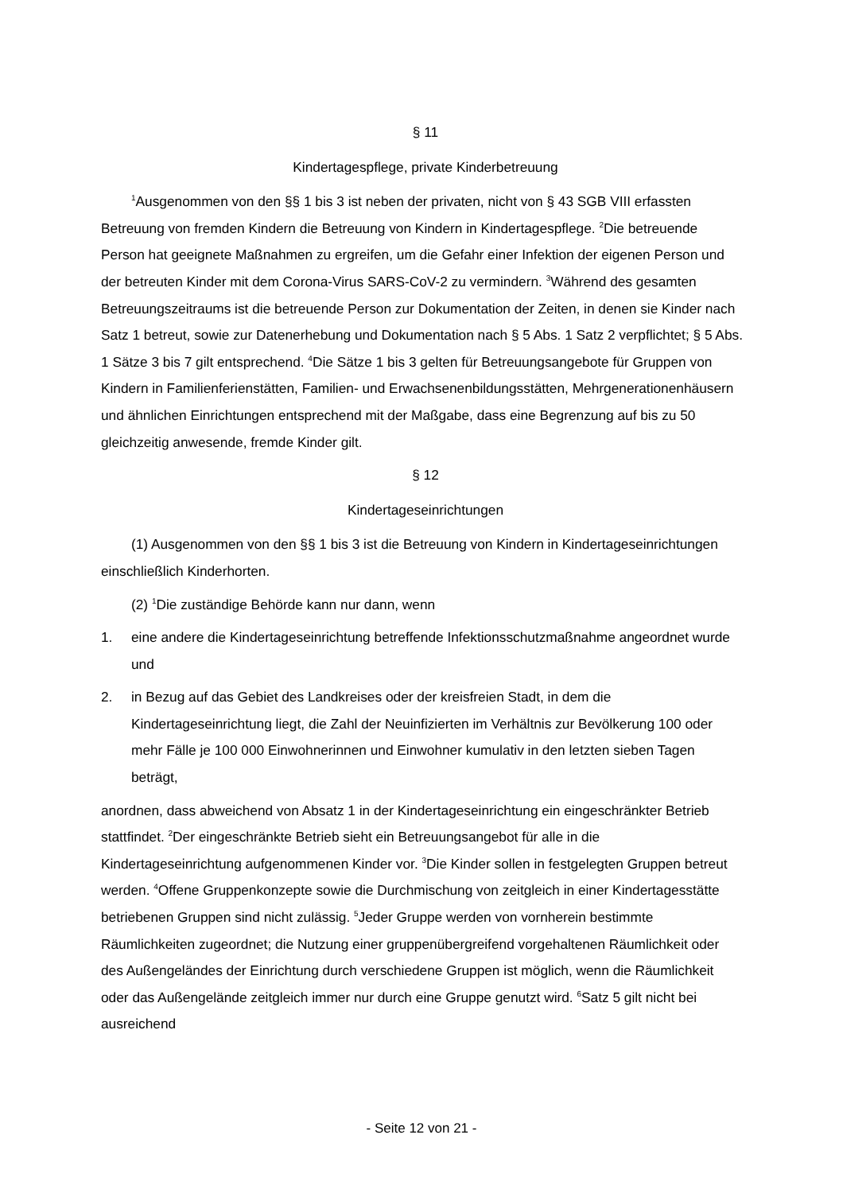§ 11
Kindertagespflege, private Kinderbetreuung
<sup>1</sup> Ausgenommen von den §§ 1 bis 3 ist neben der privaten, nicht von § 43 SGB VIII erfassten Betreuung von fremden Kindern die Betreuung von Kindern in Kindertagespflege. <sup>2</sup>Die betreuende Person hat geeignete Maßnahmen zu ergreifen, um die Gefahr einer Infektion der eigenen Person und der betreuten Kinder mit dem Corona-Virus SARS-CoV-2 zu vermindern. <sup>3</sup>Während des gesamten Betreuungszeitraums ist die betreuende Person zur Dokumentation der Zeiten, in denen sie Kinder nach Satz 1 betreut, sowie zur Datenerhebung und Dokumentation nach § 5 Abs. 1 Satz 2 verpflichtet; § 5 Abs. 1 Sätze 3 bis 7 gilt entsprechend. <sup>4</sup>Die Sätze 1 bis 3 gelten für Betreuungsangebote für Gruppen von Kindern in Familienferienstätten, Familien- und Erwachsenenbildungsstätten, Mehrgenerationenhäusern und ähnlichen Einrichtungen entsprechend mit der Maßgabe, dass eine Begrenzung auf bis zu 50 gleichzeitig anwesende, fremde Kinder gilt.
§ 12
Kindertageseinrichtungen
(1) Ausgenommen von den §§ 1 bis 3 ist die Betreuung von Kindern in Kindertageseinrichtungen einschließlich Kinderhorten.
(2) <sup>1</sup>Die zuständige Behörde kann nur dann, wenn
1. eine andere die Kindertageseinrichtung betreffende Infektionsschutzmaßnahme angeordnet wurde und
2. in Bezug auf das Gebiet des Landkreises oder der kreisfreien Stadt, in dem die Kindertageseinrichtung liegt, die Zahl der Neuinfizierten im Verhältnis zur Bevölkerung 100 oder mehr Fälle je 100 000 Einwohnerinnen und Einwohner kumulativ in den letzten sieben Tagen beträgt,
anordnen, dass abweichend von Absatz 1 in der Kindertageseinrichtung ein eingeschränkter Betrieb stattfindet. <sup>2</sup>Der eingeschränkte Betrieb sieht ein Betreuungsangebot für alle in die Kindertageseinrichtung aufgenommenen Kinder vor. <sup>3</sup>Die Kinder sollen in festgelegten Gruppen betreut werden. <sup>4</sup>Offene Gruppenkonzepte sowie die Durchmischung von zeitgleich in einer Kindertagesstätte betriebenen Gruppen sind nicht zulässig. <sup>5</sup>Jeder Gruppe werden von vornherein bestimmte Räumlichkeiten zugeordnet; die Nutzung einer gruppenübergreifend vorgehaltenen Räumlichkeit oder des Außengeländes der Einrichtung durch verschiedene Gruppen ist möglich, wenn die Räumlichkeit oder das Außengelände zeitgleich immer nur durch eine Gruppe genutzt wird. <sup>6</sup>Satz 5 gilt nicht bei ausreichend
- Seite 12 von 21 -